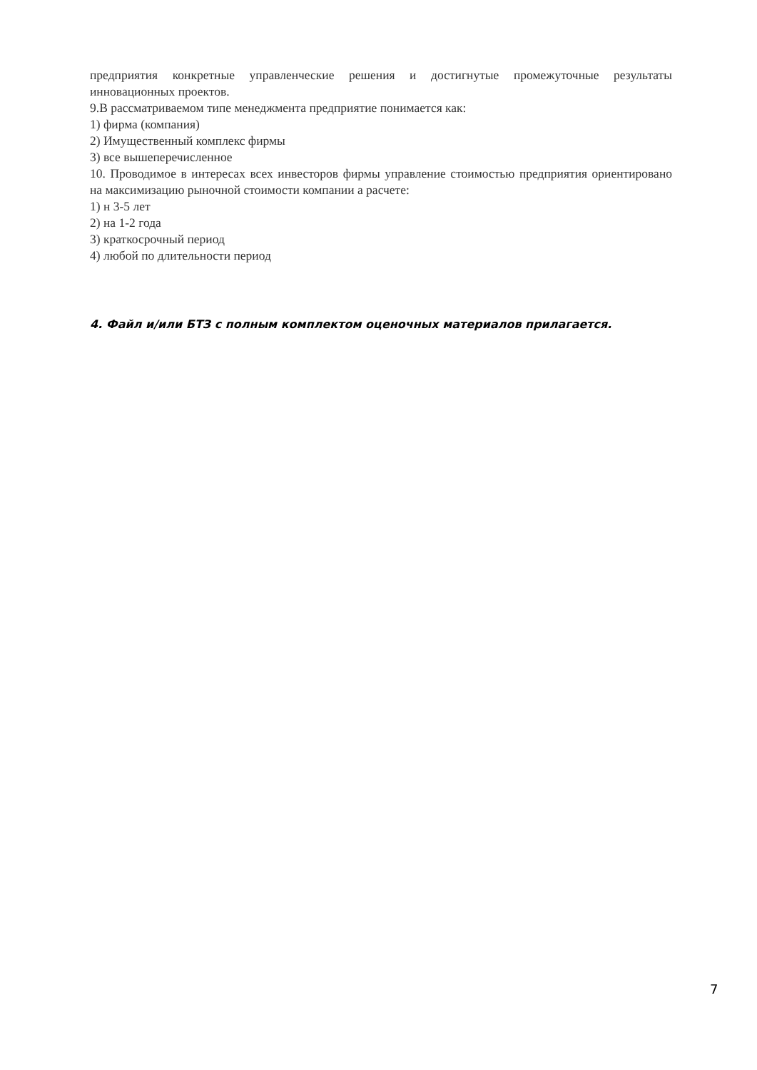предприятия конкретные управленческие решения и достигнутые промежуточные результаты инновационных проектов.
9.В рассматриваемом типе менеджмента предприятие понимается как:
1) фирма (компания)
2) Имущественный комплекс фирмы
3) все вышеперечисленное
10. Проводимое в интересах всех инвесторов фирмы управление стоимостью предприятия ориентировано на максимизацию рыночной стоимости компании а расчете:
1) н 3-5 лет
2) на 1-2 года
3) краткосрочный период
4) любой по длительности период
4. Файл и/или БТЗ с полным комплектом оценочных материалов прилагается.
7